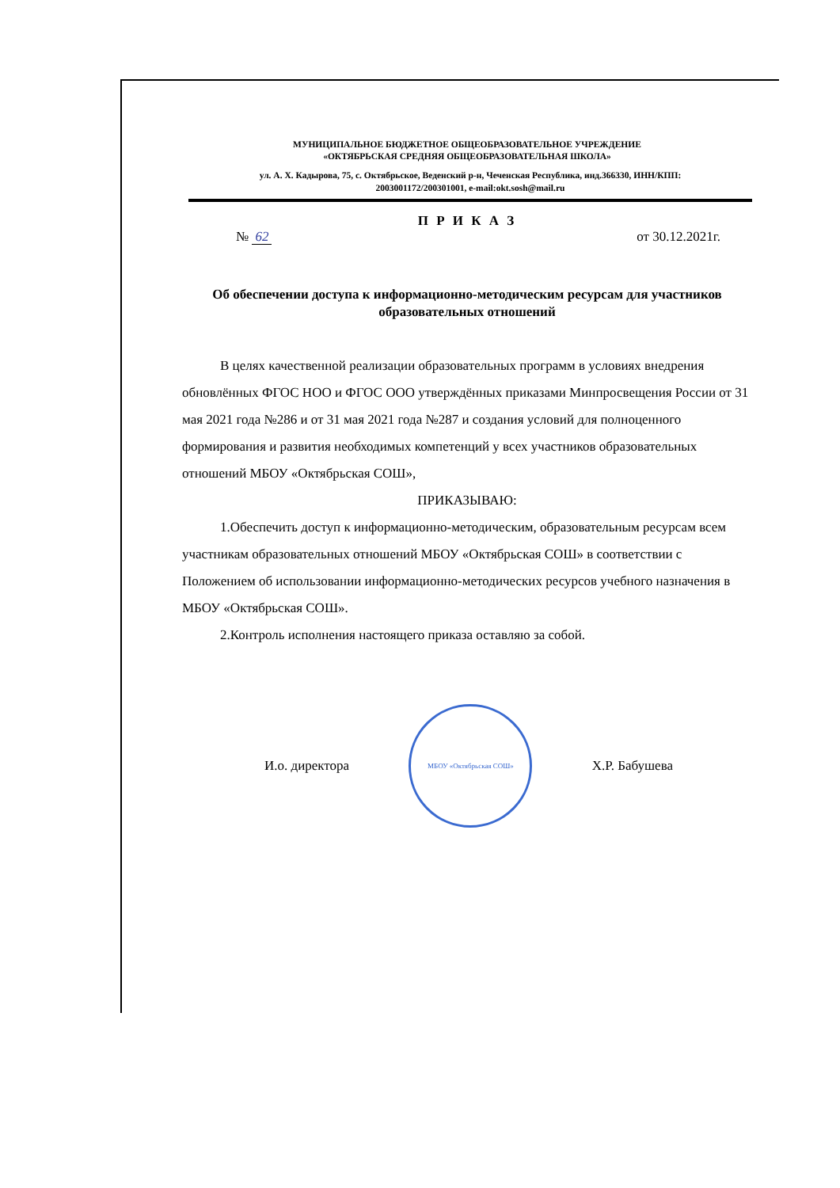МУНИЦИПАЛЬНОЕ БЮДЖЕТНОЕ ОБЩЕОБРАЗОВАТЕЛЬНОЕ УЧРЕЖДЕНИЕ
«ОКТЯБРЬСКАЯ СРЕДНЯЯ ОБЩЕОБРАЗОВАТЕЛЬНАЯ ШКОЛА»
ул. А. Х. Кадырова, 75, с. Октябрьское, Веденский р-н, Чеченская Республика, инд.366330, ИНН/КПП:
2003001172/200301001, e-mail:okt.sosh@mail.ru
П Р И К А З
№ 62 от 30.12.2021г.
Об обеспечении доступа к информационно-методическим ресурсам для участников образовательных отношений
В целях качественной реализации образовательных программ в условиях внедрения обновлённых ФГОС НОО и ФГОС ООО утверждённых приказами Минпросвещения России от 31 мая 2021 года №286 и от 31 мая 2021 года №287 и создания условий для полноценного формирования и развития необходимых компетенций у всех участников образовательных отношений МБОУ «Октябрьская СОШ»,
ПРИКАЗЫВАЮ:
1.Обеспечить доступ к информационно-методическим, образовательным ресурсам всем участникам образовательных отношений МБОУ «Октябрьская СОШ» в соответствии с Положением об использовании информационно-методических ресурсов учебного назначения в МБОУ «Октябрьская СОШ».
2.Контроль исполнения настоящего приказа оставляю за собой.
И.о. директора
МБОУ «Октябрьская СОШ»
Х.Р. Бабушева